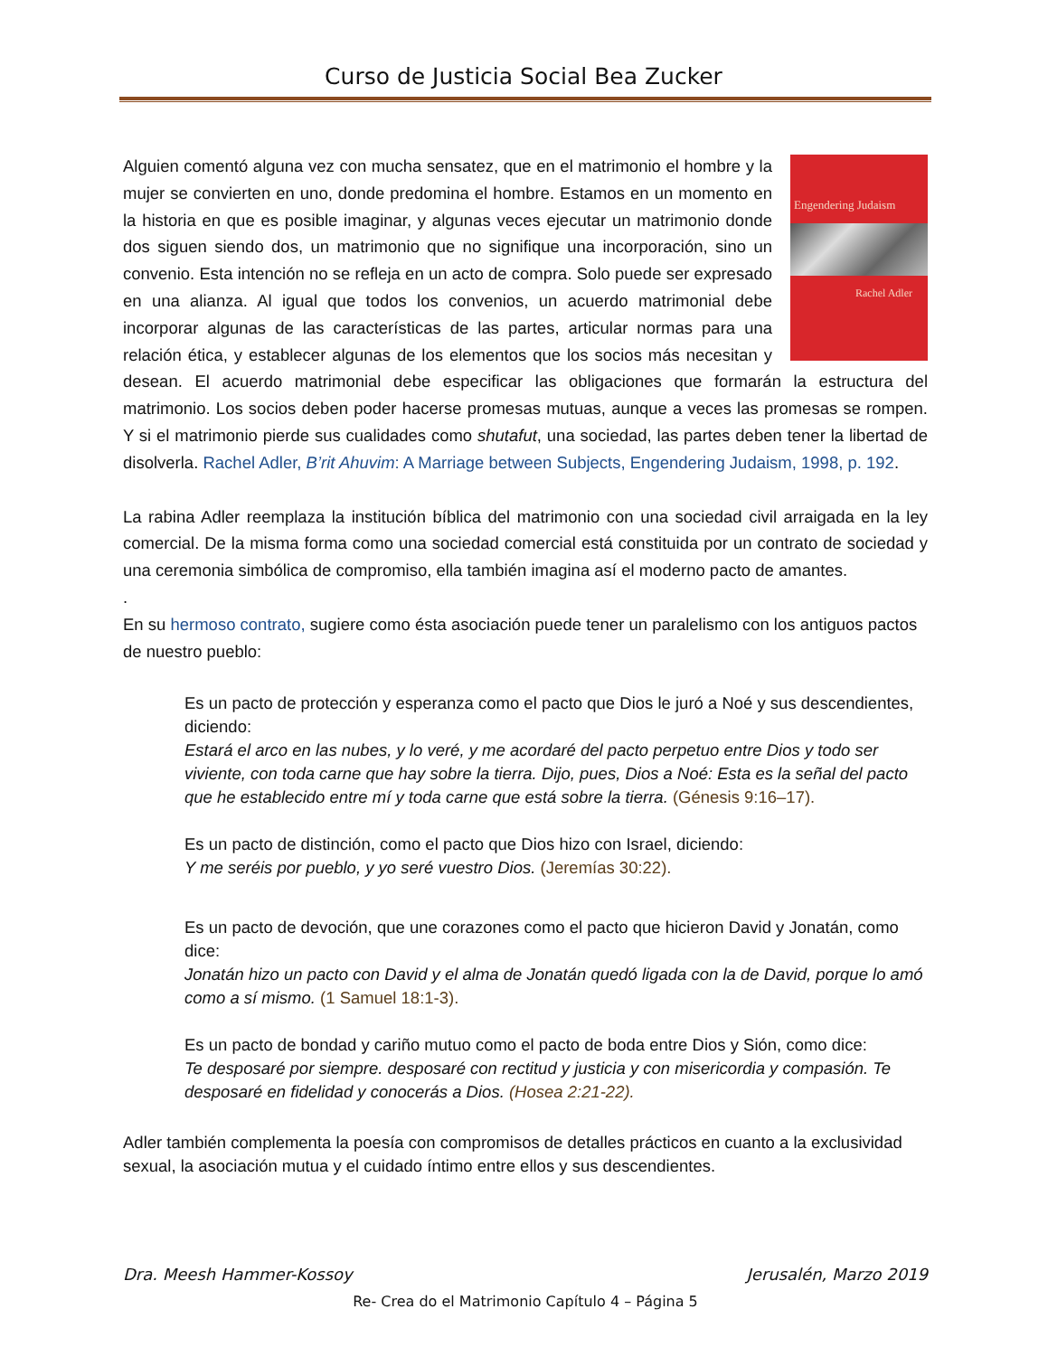Curso de Justicia Social Bea Zucker
Engendering Judaism
Rachel Adler
Alguien comentó alguna vez con mucha sensatez, que en el matrimonio el hombre y la mujer se convierten en uno, donde predomina el hombre. Estamos en un momento en la historia en que es posible imaginar, y algunas veces ejecutar un matrimonio donde dos siguen siendo dos, un matrimonio que no signifique una incorporación, sino un convenio. Esta intención no se refleja en un acto de compra. Solo puede ser expresado en una alianza. Al igual que todos los convenios, un acuerdo matrimonial debe incorporar algunas de las características de las partes, articular normas para una relación ética, y establecer algunas de los elementos que los socios más necesitan y desean. El acuerdo matrimonial debe especificar las obligaciones que formarán la estructura del matrimonio. Los socios deben poder hacerse promesas mutuas, aunque a veces las promesas se rompen. Y si el matrimonio pierde sus cualidades como shutafut, una sociedad, las partes deben tener la libertad de disolverla. Rachel Adler, B’rit Ahuvim: A Marriage between Subjects, Engendering Judaism, 1998, p. 192.
La rabina Adler reemplaza la institución bíblica del matrimonio con una sociedad civil arraigada en la ley comercial. De la misma forma como una sociedad comercial está constituida por un contrato de sociedad y una ceremonia simbólica de compromiso, ella también imagina así el moderno pacto de amantes.
.
En su hermoso contrato, sugiere como ésta asociación puede tener un paralelismo con los antiguos pactos de nuestro pueblo:
Es un pacto de protección y esperanza como el pacto que Dios le juró a Noé y sus descendientes, diciendo:
Estará el arco en las nubes, y lo veré, y me acordaré del pacto perpetuo entre Dios y todo ser viviente, con toda carne que hay sobre la tierra. Dijo, pues, Dios a Noé: Esta es la señal del pacto que he establecido entre mí y toda carne que está sobre la tierra. (Génesis 9:16–17).
Es un pacto de distinción, como el pacto que Dios hizo con Israel, diciendo:
Y me seréis por pueblo, y yo seré vuestro Dios. (Jeremías 30:22).
Es un pacto de devoción, que une corazones como el pacto que hicieron David y Jonatán, como dice:
Jonatán hizo un pacto con David y el alma de Jonatán quedó ligada con la de David, porque lo amó como a sí mismo. (1 Samuel 18:1-3).
Es un pacto de bondad y cariño mutuo como el pacto de boda entre Dios y Sión, como dice:
Te desposaré por siempre. desposaré con rectitud y justicia y con misericordia y compasión. Te desposaré en fidelidad y conocerás a Dios. (Hosea 2:21-22).
Adler también complementa la poesía con compromisos de detalles prácticos en cuanto a la exclusividad sexual, la asociación mutua y el cuidado íntimo entre ellos y sus descendientes.
Dra. Meesh Hammer-Kossoy Jerusalén, Marzo 2019
Re- Crea do el Matrimonio Capítulo 4 – Página 5